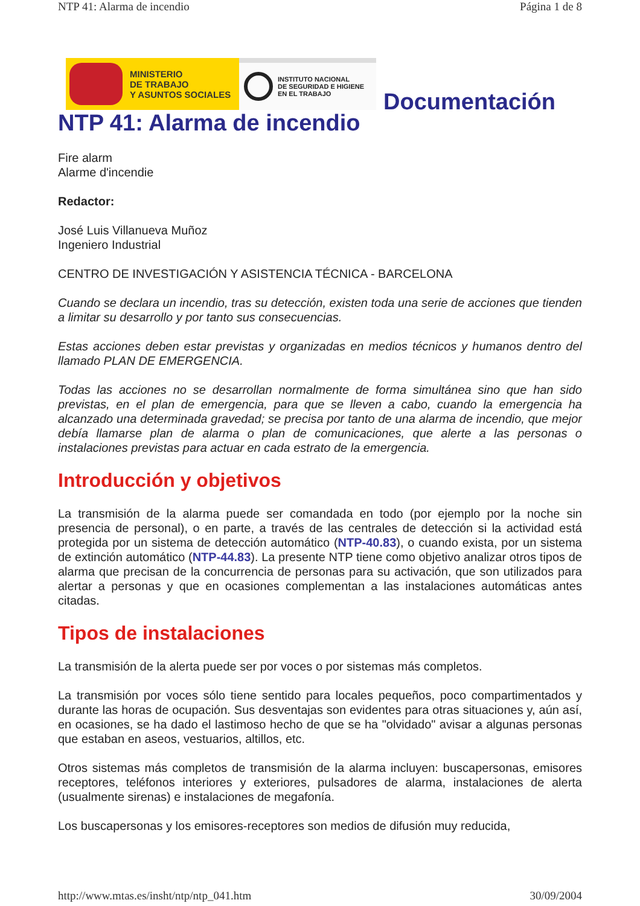NTP 41: Alarma de incendio Página 1 de 8
MINISTERIO
DE TRABAJO
Y ASUNTOS SOCIALES
INSTITUTO NACIONAL
DE SEGURIDAD E HIGIENE
EN EL TRABAJO
Documentación
NTP 41: Alarma de incendio
Fire alarm
Alarme d'incendie
Redactor:
José Luis Villanueva Muñoz
Ingeniero Industrial
CENTRO DE INVESTIGACIÓN Y ASISTENCIA TÉCNICA - BARCELONA
Cuando se declara un incendio, tras su detección, existen toda una serie de acciones que tienden a limitar su desarrollo y por tanto sus consecuencias.
Estas acciones deben estar previstas y organizadas en medios técnicos y humanos dentro del llamado PLAN DE EMERGENCIA.
Todas las acciones no se desarrollan normalmente de forma simultánea sino que han sido previstas, en el plan de emergencia, para que se lleven a cabo, cuando la emergencia ha alcanzado una determinada gravedad; se precisa por tanto de una alarma de incendio, que mejor debía llamarse plan de alarma o plan de comunicaciones, que alerte a las personas o instalaciones previstas para actuar en cada estrato de la emergencia.
Introducción y objetivos
La transmisión de la alarma puede ser comandada en todo (por ejemplo por la noche sin presencia de personal), o en parte, a través de las centrales de detección si la actividad está protegida por un sistema de detección automático (NTP-40.83), o cuando exista, por un sistema de extinción automático (NTP-44.83). La presente NTP tiene como objetivo analizar otros tipos de alarma que precisan de la concurrencia de personas para su activación, que son utilizados para alertar a personas y que en ocasiones complementan a las instalaciones automáticas antes citadas.
Tipos de instalaciones
La transmisión de la alerta puede ser por voces o por sistemas más completos.
La transmisión por voces sólo tiene sentido para locales pequeños, poco compartimentados y durante las horas de ocupación. Sus desventajas son evidentes para otras situaciones y, aún así, en ocasiones, se ha dado el lastimoso hecho de que se ha "olvidado" avisar a algunas personas que estaban en aseos, vestuarios, altillos, etc.
Otros sistemas más completos de transmisión de la alarma incluyen: buscapersonas, emisores receptores, teléfonos interiores y exteriores, pulsadores de alarma, instalaciones de alerta (usualmente sirenas) e instalaciones de megafonía.
Los buscapersonas y los emisores-receptores son medios de difusión muy reducida,
http://www.mtas.es/insht/ntp/ntp_041.htm 30/09/2004